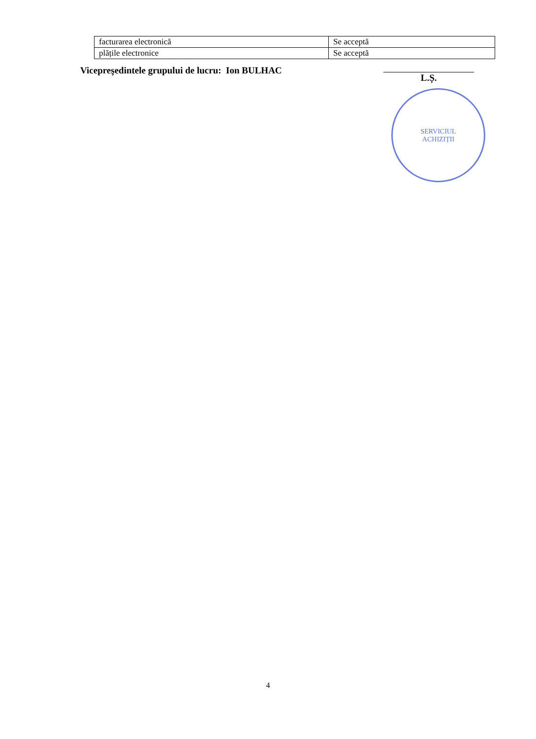| facturarea electronică | Se acceptă |
| plățile electronice | Se acceptă |
Vicepreşedintele grupului de lucru: Ion BULHAC L.Ș.
SERVICIUL
ACHIZIȚII
4